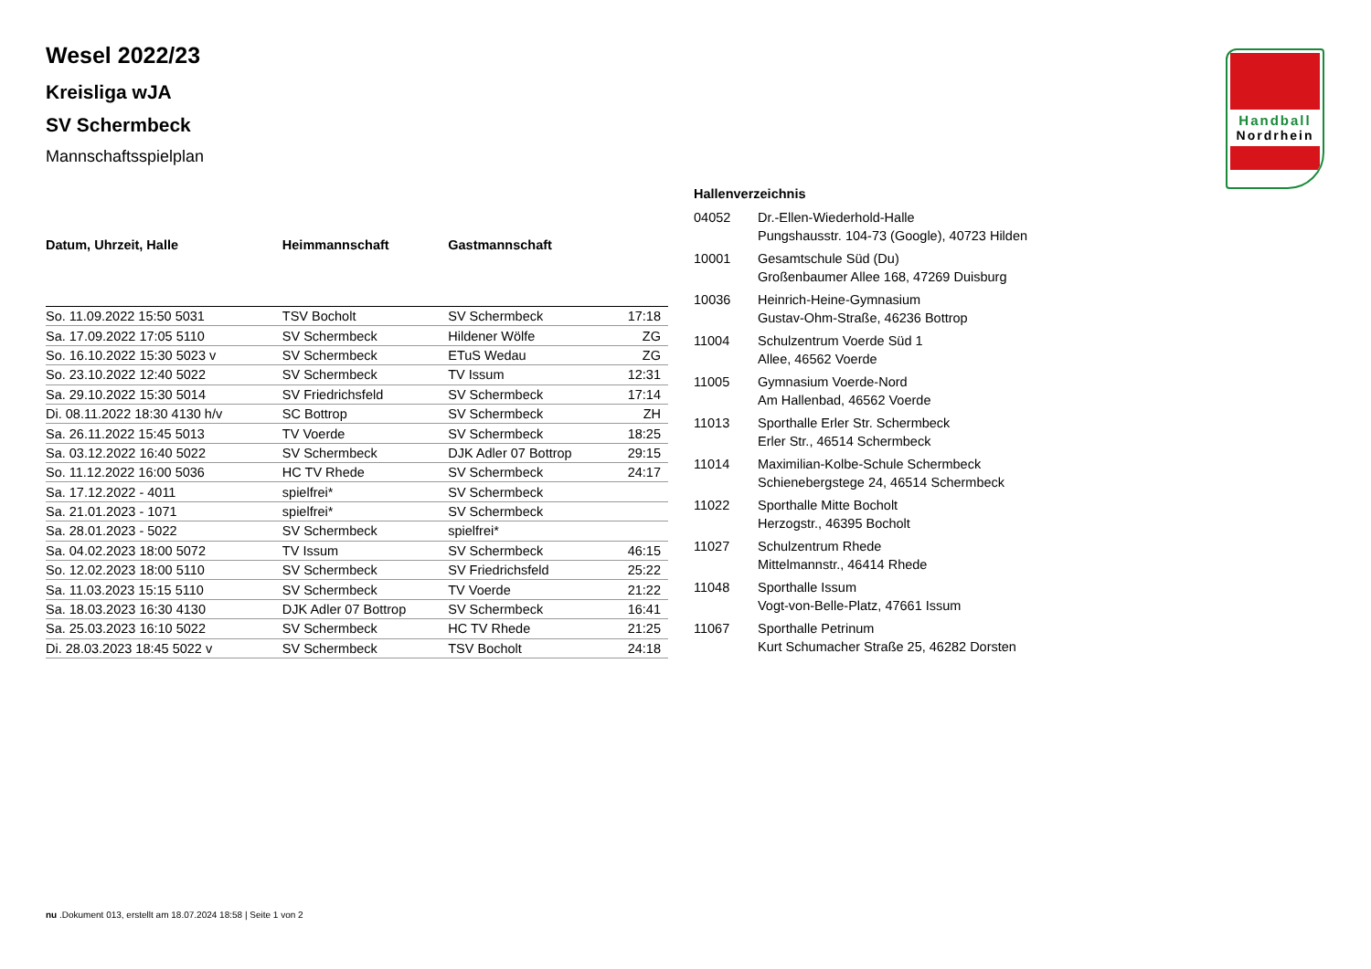Wesel 2022/23
Kreisliga wJA
SV Schermbeck
Mannschaftsspielplan
| Datum, Uhrzeit, Halle | Heimmannschaft | Gastmannschaft | |
| --- | --- | --- | --- |
| So. 11.09.2022 15:50 5031 | TSV Bocholt | SV Schermbeck | 17:18 |
| Sa. 17.09.2022 17:05 5110 | SV Schermbeck | Hildener Wölfe | ZG |
| So. 16.10.2022 15:30 5023 v | SV Schermbeck | ETuS Wedau | ZG |
| So. 23.10.2022 12:40 5022 | SV Schermbeck | TV Issum | 12:31 |
| Sa. 29.10.2022 15:30 5014 | SV Friedrichsfeld | SV Schermbeck | 17:14 |
| Di. 08.11.2022 18:30 4130 h/v | SC Bottrop | SV Schermbeck | ZH |
| Sa. 26.11.2022 15:45 5013 | TV Voerde | SV Schermbeck | 18:25 |
| Sa. 03.12.2022 16:40 5022 | SV Schermbeck | DJK Adler 07 Bottrop | 29:15 |
| So. 11.12.2022 16:00 5036 | HC TV Rhede | SV Schermbeck | 24:17 |
| Sa. 17.12.2022 - 4011 | spielfrei* | SV Schermbeck | |
| Sa. 21.01.2023 - 1071 | spielfrei* | SV Schermbeck | |
| Sa. 28.01.2023 - 5022 | SV Schermbeck | spielfrei* | |
| Sa. 04.02.2023 18:00 5072 | TV Issum | SV Schermbeck | 46:15 |
| So. 12.02.2023 18:00 5110 | SV Schermbeck | SV Friedrichsfeld | 25:22 |
| Sa. 11.03.2023 15:15 5110 | SV Schermbeck | TV Voerde | 21:22 |
| Sa. 18.03.2023 16:30 4130 | DJK Adler 07 Bottrop | SV Schermbeck | 16:41 |
| Sa. 25.03.2023 16:10 5022 | SV Schermbeck | HC TV Rhede | 21:25 |
| Di. 28.03.2023 18:45 5022 v | SV Schermbeck | TSV Bocholt | 24:18 |
| Hallenverzeichnis | |
| --- | --- |
| 04052 | Dr.-Ellen-Wiederhold-Halle Pungshausstr. 104-73 (Google), 40723 Hilden |
| 10001 | Gesamtschule Süd (Du) Großenbaumer Allee 168, 47269 Duisburg |
| 10036 | Heinrich-Heine-Gymnasium Gustav-Ohm-Straße, 46236 Bottrop |
| 11004 | Schulzentrum Voerde Süd 1 Allee, 46562 Voerde |
| 11005 | Gymnasium Voerde-Nord Am Hallenbad, 46562 Voerde |
| 11013 | Sporthalle Erler Str. Schermbeck Erler Str., 46514 Schermbeck |
| 11014 | Maximilian-Kolbe-Schule Schermbeck Schienebergstege 24, 46514 Schermbeck |
| 11022 | Sporthalle Mitte Bocholt Herzogstr., 46395 Bocholt |
| 11027 | Schulzentrum Rhede Mittelmannstr., 46414 Rhede |
| 11048 | Sporthalle Issum Vogt-von-Belle-Platz, 47661 Issum |
| 11067 | Sporthalle Petrinum Kurt Schumacher Straße 25, 46282 Dorsten |
Handball
Nordrhein
nu .Dokument 013, erstellt am 18.07.2024 18:58 | Seite 1 von 2